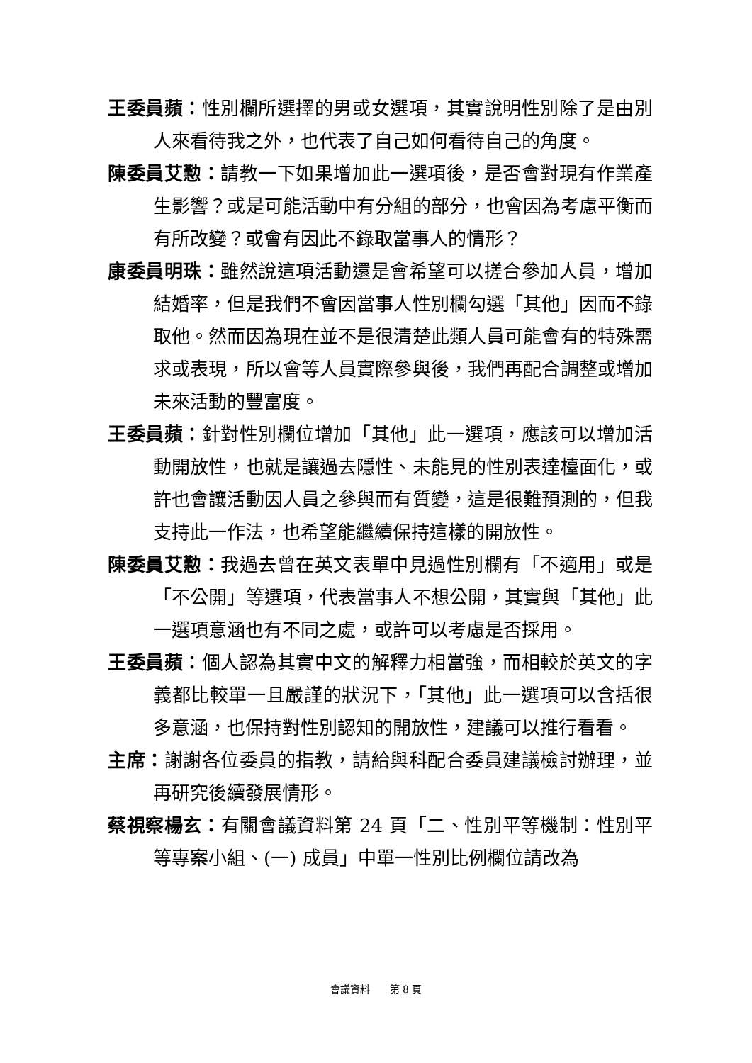王委員蘋：性別欄所選擇的男或女選項，其實說明性別除了是由別人來看待我之外，也代表了自己如何看待自己的角度。
陳委員艾懃：請教一下如果增加此一選項後，是否會對現有作業產生影響？或是可能活動中有分組的部分，也會因為考慮平衡而有所改變？或會有因此不錄取當事人的情形？
康委員明珠：雖然說這項活動還是會希望可以搓合參加人員，增加結婚率，但是我們不會因當事人性別欄勾選「其他」因而不錄取他。然而因為現在並不是很清楚此類人員可能會有的特殊需求或表現，所以會等人員實際參與後，我們再配合調整或增加未來活動的豐富度。
王委員蘋：針對性別欄位增加「其他」此一選項，應該可以增加活動開放性，也就是讓過去隱性、未能見的性別表達檯面化，或許也會讓活動因人員之參與而有質變，這是很難預測的，但我支持此一作法，也希望能繼續保持這樣的開放性。
陳委員艾懃：我過去曾在英文表單中見過性別欄有「不適用」或是「不公開」等選項，代表當事人不想公開，其實與「其他」此一選項意涵也有不同之處，或許可以考慮是否採用。
王委員蘋：個人認為其實中文的解釋力相當強，而相較於英文的字義都比較單一且嚴謹的狀況下，「其他」此一選項可以含括很多意涵，也保持對性別認知的開放性，建議可以推行看看。
主席：謝謝各位委員的指教，請給與科配合委員建議檢討辦理，並再研究後續發展情形。
蔡視察楊玄：有關會議資料第 24 頁「二、性別平等機制：性別平等專案小組、(一) 成員」中單一性別比例欄位請改為
會議資料　　第 8 頁